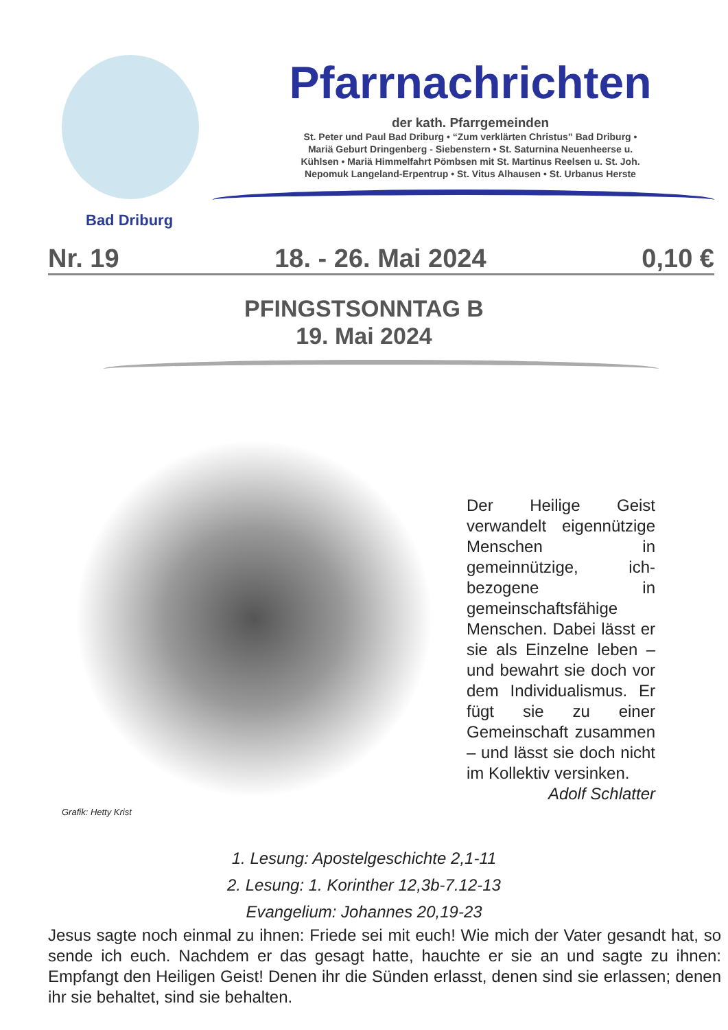Bad Driburg
Pfarrnachrichten
der kath. Pfarrgemeinden
St. Peter und Paul Bad Driburg • “Zum verklärten Christus” Bad Driburg •
Mariä Geburt Dringenberg - Siebenstern • St. Saturnina Neuenheerse u.
Kühlsen • Mariä Himmelfahrt Pömbsen mit St. Martinus Reelsen u. St. Joh.
Nepomuk Langeland-Erpentrup • St. Vitus Alhausen • St. Urbanus Herste
Nr. 19 18. - 26. Mai 2024 0,10 €
PFINGSTSONNTAG B
19. Mai 2024
Grafik: Hetty Krist
Der Heilige Geist verwandelt eigennützige Menschen in gemeinnützige, ich-bezogene in gemeinschaftsfähige Menschen. Dabei lässt er sie als Einzelne leben – und bewahrt sie doch vor dem Individualismus. Er fügt sie zu einer Gemeinschaft zusammen – und lässt sie doch nicht im Kollektiv versinken.
Adolf Schlatter
1. Lesung: Apostelgeschichte 2,1-11
2. Lesung: 1. Korinther 12,3b-7.12-13
Evangelium: Johannes 20,19-23
Jesus sagte noch einmal zu ihnen: Friede sei mit euch! Wie mich der Vater gesandt hat, so sende ich euch. Nachdem er das gesagt hatte, hauchte er sie an und sagte zu ihnen: Empfangt den Heiligen Geist! Denen ihr die Sünden erlasst, denen sind sie erlassen; denen ihr sie behaltet, sind sie behalten.